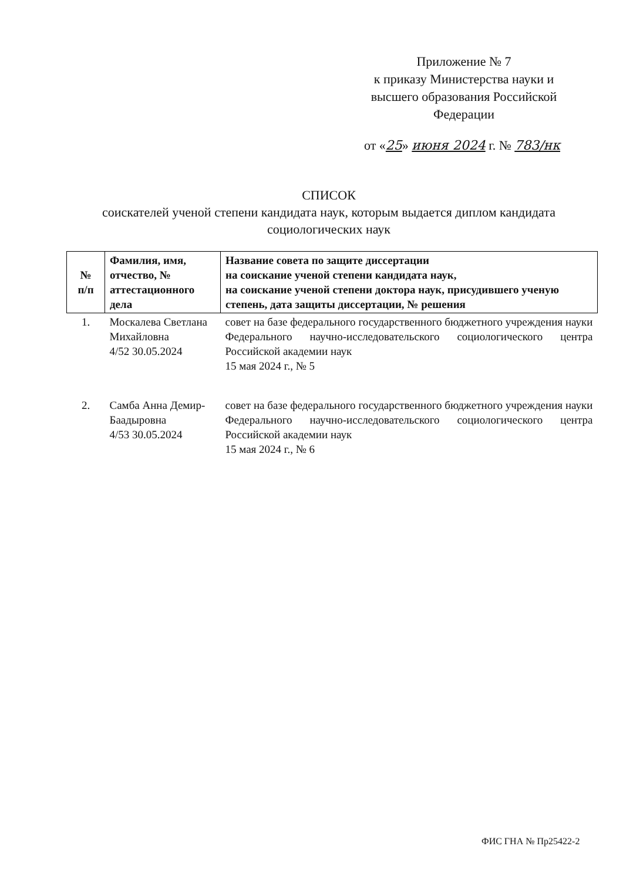Приложение № 7
к приказу Министерства науки и
высшего образования Российской
Федерации
от «25» июня 2024 г. № 783/нк
СПИСОК
соискателей ученой степени кандидата наук, которым выдается диплом кандидата социологических наук
| № п/п | Фамилия, имя, отчество, № аттестационного дела | Название совета по защите диссертации на соискание ученой степени кандидата наук, на соискание ученой степени доктора наук, присудившего ученую степень, дата защиты диссертации, № решения |
| --- | --- | --- |
| 1. | Москалева Светлана Михайловна 4/52 30.05.2024 | совет на базе федерального государственного бюджетного учреждения науки Федерального научно-исследовательского социологического центра Российской академии наук 15 мая 2024 г., № 5 |
| 2. | Самба Анна Демир-Баадыровна 4/53 30.05.2024 | совет на базе федерального государственного бюджетного учреждения науки Федерального научно-исследовательского социологического центра Российской академии наук 15 мая 2024 г., № 6 |
ФИС ГНА № Пр25422-2